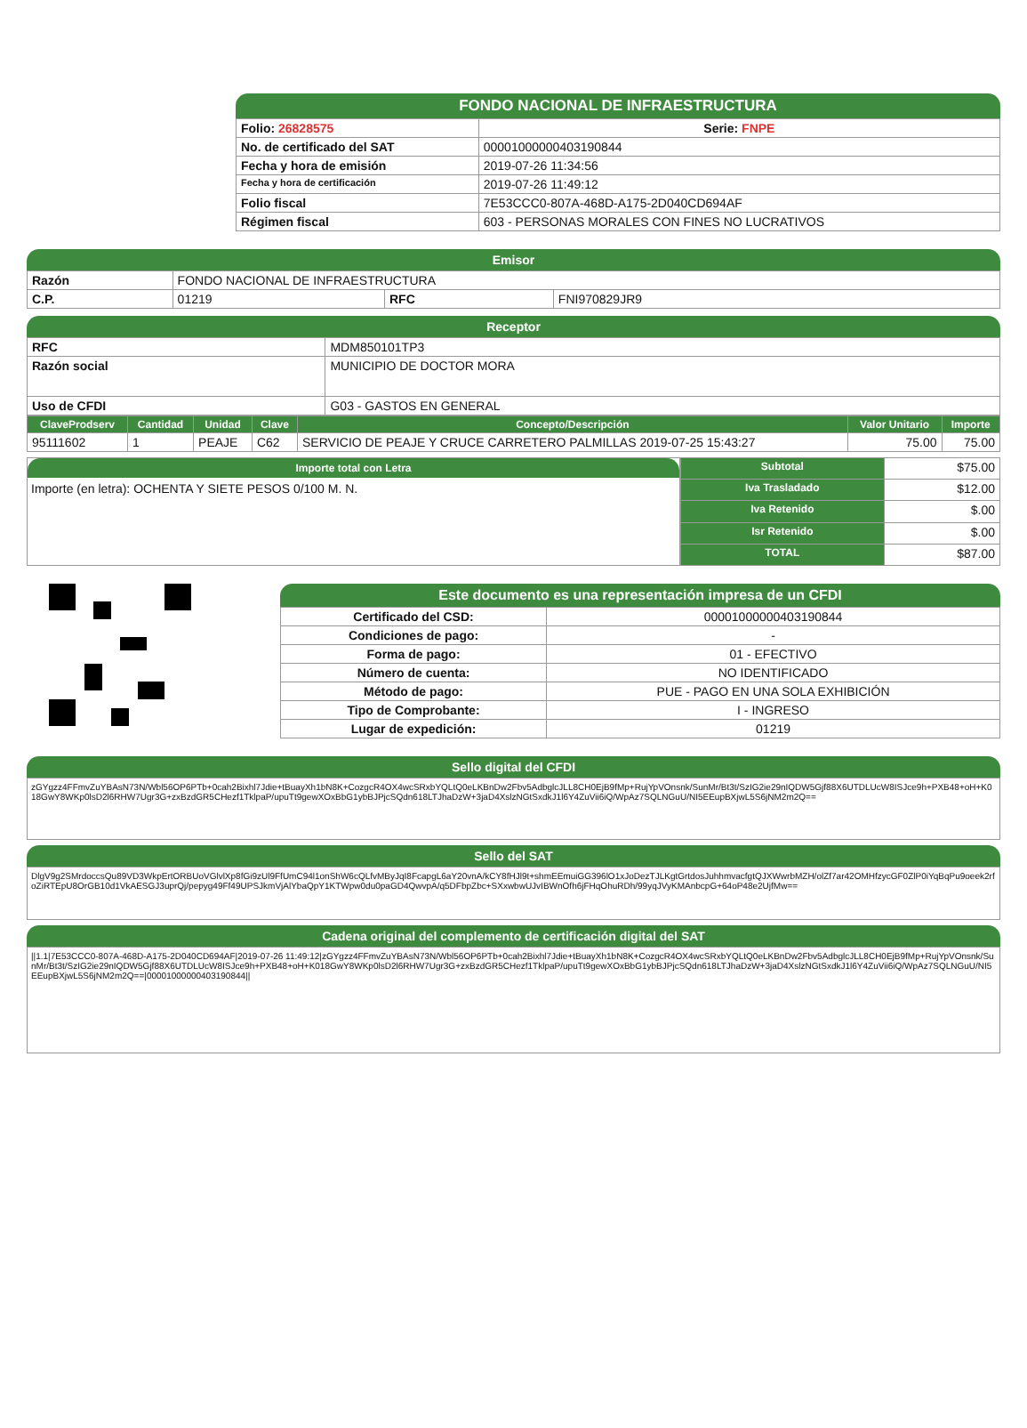FONDO NACIONAL DE INFRAESTRUCTURA
| Folio: 26828575 | Serie: FNPE |
| No. de certificado del SAT | 00001000000403190844 |
| Fecha y hora de emisión | 2019-07-26 11:34:56 |
| Fecha y hora de certificación | 2019-07-26 11:49:12 |
| Folio fiscal | 7E53CCC0-807A-468D-A175-2D040CD694AF |
| Régimen fiscal | 603 - PERSONAS MORALES CON FINES NO LUCRATIVOS |
Emisor
| Razón | FONDO NACIONAL DE INFRAESTRUCTURA | | |
| C.P. | 01219 | RFC | FNI970829JR9 |
Receptor
| RFC | MDM850101TP3 |
| Razón social | MUNICIPIO DE DOCTOR MORA |
| Uso de CFDI | G03 - GASTOS EN GENERAL |
| ClaveProdserv | Cantidad | Unidad | Clave | Concepto/Descripción | Valor Unitario | Importe |
| --- | --- | --- | --- | --- | --- | --- |
| 95111602 | 1 | PEAJE | C62 | SERVICIO DE PEAJE Y CRUCE CARRETERO PALMILLAS 2019-07-25 15:43:27 | 75.00 | 75.00 |
Importe total con Letra
Importe (en letra): OCHENTA Y SIETE PESOS 0/100 M. N.
| Subtotal | $75.00 |
| Iva Trasladado | $12.00 |
| Iva Retenido | $.00 |
| Isr Retenido | $.00 |
| TOTAL | $87.00 |
Este documento es una representación impresa de un CFDI
| Certificado del CSD: | 00001000000403190844 |
| Condiciones de pago: | - |
| Forma de pago: | 01 - EFECTIVO |
| Número de cuenta: | NO IDENTIFICADO |
| Método de pago: | PUE - PAGO EN UNA SOLA EXHIBICIÓN |
| Tipo de Comprobante: | I - INGRESO |
| Lugar de expedición: | 01219 |
Sello digital del CFDI
zGYgzz4FFmvZuYBAsN73N/Wbl56OP6PTb+0cah2Bixhl7Jdie+tBuayXh1bN8K+CozgcR4OX4wcSRxbYQLtQ0eLKBnDw2Fbv5AdbglcJLL8CH0EjB9fMp+RujYpVOnsnk/SunMr/Bt3t/SzIG2ie29nIQDW5Gjf88X6UTDLUcW8ISJce9h+PXB48+oH+K018GwY8WKp0lsD2l6RHW7Ugr3G+zxBzdGR5CHezf1TklpaP/upuTt9gewXOxBbG1ybBJPjcSQdn618LTJhaDzW+3jaD4XslzNGtSxdkJ1l6Y4ZuVii6iQ/WpAz7SQLNGuU/NI5EEupBXjwL5S6jNM2m2Q==
Sello del SAT
DlgV9g2SMrdoccsQu89VD3WkpErtORBUoVGlvlXp8fGi9zUl9FfUmC94l1onShW6cQLfvMByJqI8FcapgL6aY20vnA/kCY8fHJl9t+shmEEmuiGG396lO1xJoDezTJLKgtGrtdosJuhhmvacfgtQJXWwrbMZH/olZf7ar42OMHfzycGF0ZlP0iYqBqPu9oeek2rfoZiRTEpU8OrGB10d1VkAESGJ3uprQj/pepyg49Ff49UPSJkmVjAlYbaQpY1KTWpw0du0paGD4QwvpA/q5DFbpZbc+SXxwbwUJvIBWnOfh6jFHqOhuRDh/99yqJVyKMAnbcpG+64oP48e2UjfMw==
Cadena original del complemento de certificación digital del SAT
||1.1|7E53CCC0-807A-468D-A175-2D040CD694AF|2019-07-26 11:49:12|zGYgzz4FFmvZuYBAsN73N/Wbl56OP6PTb+0cah2Bixhl7Jdie+tBuayXh1bN8K+CozgcR4OX4wcSRxbYQLtQ0eLKBnDw2Fbv5AdbglcJLL8CH0EjB9fMp+RujYpVOnsnk/SunMr/Bt3t/SzIG2ie29nIQDW5Gjf88X6UTDLUcW8ISJce9h+PXB48+oH+K018GwY8WKp0lsD2l6RHW7Ugr3G+zxBzdGR5CHezf1TklpaP/upuTt9gewXOxBbG1ybBJPjcSQdn618LTJhaDzW+3jaD4XslzNGtSxdkJ1l6Y4ZuVii6iQ/WpAz7SQLNGuU/NI5EEupBXjwL5S6jNM2m2Q==|00001000000403190844||